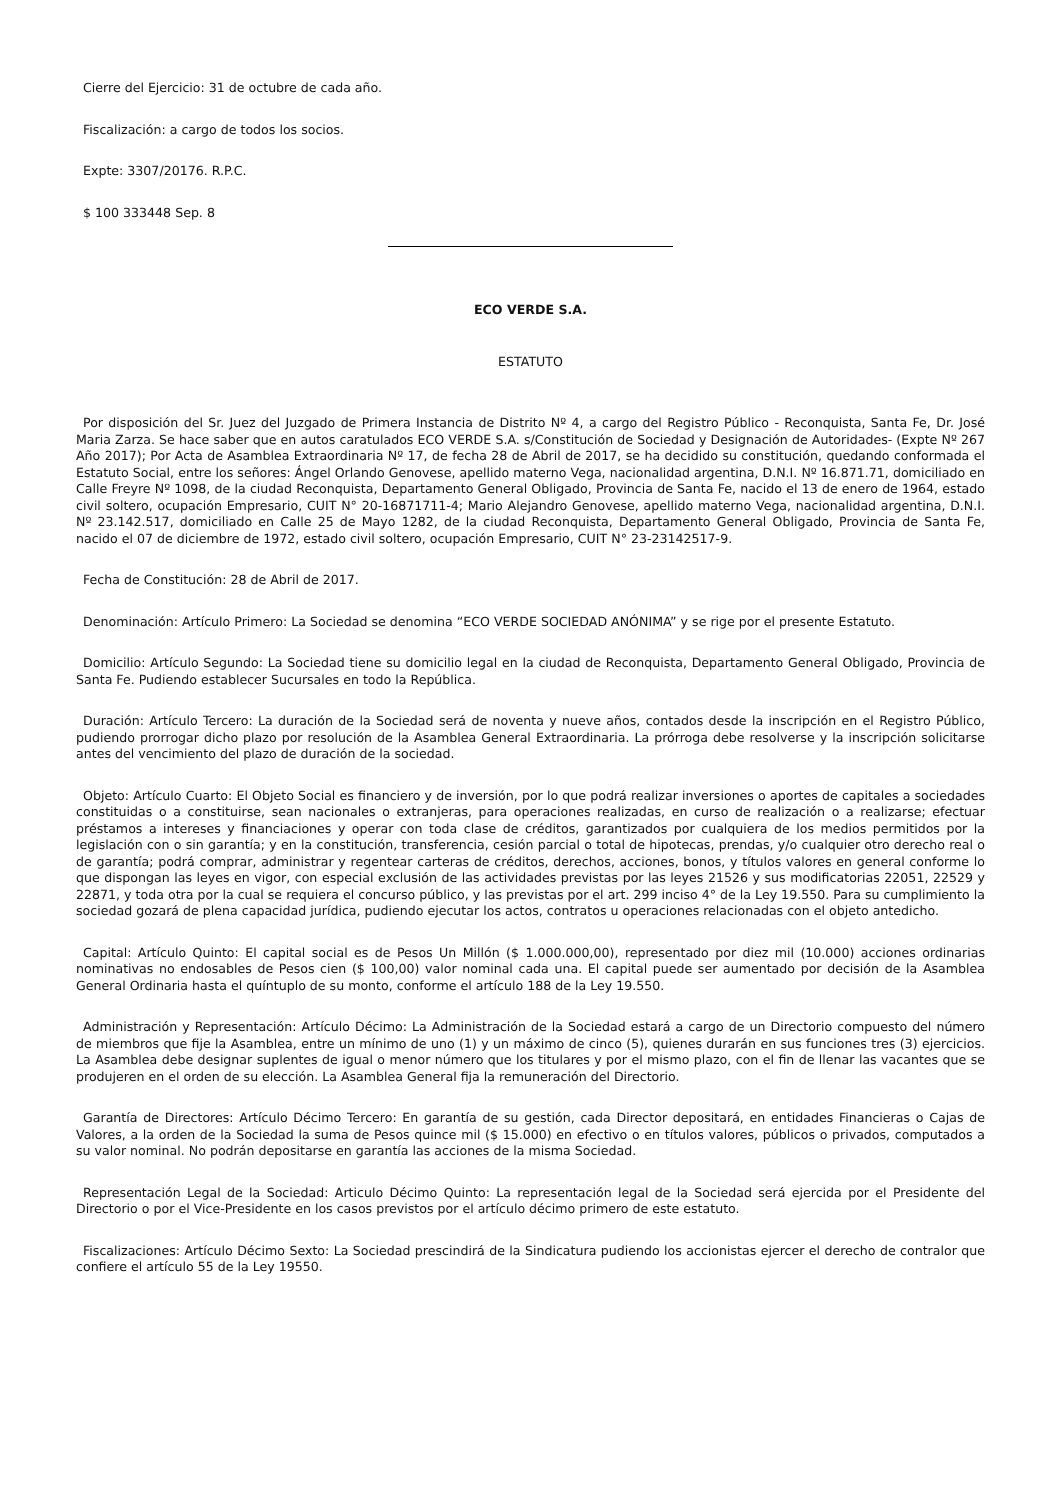Cierre del Ejercicio: 31 de octubre de cada año.
Fiscalización: a cargo de todos los socios.
Expte: 3307/20176. R.P.C.
$ 100 333448 Sep. 8
ECO VERDE S.A.
ESTATUTO
Por disposición del Sr. Juez del Juzgado de Primera Instancia de Distrito Nº 4, a cargo del Registro Público - Reconquista, Santa Fe, Dr. José Maria Zarza. Se hace saber que en autos caratulados ECO VERDE S.A. s/Constitución de Sociedad y Designación de Autoridades- (Expte Nº 267 Año 2017); Por Acta de Asamblea Extraordinaria Nº 17, de fecha 28 de Abril de 2017, se ha decidido su constitución, quedando conformada el Estatuto Social, entre los señores: Ángel Orlando Genovese, apellido materno Vega, nacionalidad argentina, D.N.I. Nº 16.871.71, domiciliado en Calle Freyre Nº 1098, de la ciudad Reconquista, Departamento General Obligado, Provincia de Santa Fe, nacido el 13 de enero de 1964, estado civil soltero, ocupación Empresario, CUIT N° 20-16871711-4; Mario Alejandro Genovese, apellido materno Vega, nacionalidad argentina, D.N.I. Nº 23.142.517, domiciliado en Calle 25 de Mayo 1282, de la ciudad Reconquista, Departamento General Obligado, Provincia de Santa Fe, nacido el 07 de diciembre de 1972, estado civil soltero, ocupación Empresario, CUIT N° 23-23142517-9.
Fecha de Constitución: 28 de Abril de 2017.
Denominación: Artículo Primero: La Sociedad se denomina “ECO VERDE SOCIEDAD ANÓNIMA” y se rige por el presente Estatuto.
Domicilio: Artículo Segundo: La Sociedad tiene su domicilio legal en la ciudad de Reconquista, Departamento General Obligado, Provincia de Santa Fe. Pudiendo establecer Sucursales en todo la República.
Duración: Artículo Tercero: La duración de la Sociedad será de noventa y nueve años, contados desde la inscripción en el Registro Público, pudiendo prorrogar dicho plazo por resolución de la Asamblea General Extraordinaria. La prórroga debe resolverse y la inscripción solicitarse antes del vencimiento del plazo de duración de la sociedad.
Objeto: Artículo Cuarto: El Objeto Social es financiero y de inversión, por lo que podrá realizar inversiones o aportes de capitales a sociedades constituidas o a constituirse, sean nacionales o extranjeras, para operaciones realizadas, en curso de realización o a realizarse; efectuar préstamos a intereses y financiaciones y operar con toda clase de créditos, garantizados por cualquiera de los medios permitidos por la legislación con o sin garantía; y en la constitución, transferencia, cesión parcial o total de hipotecas, prendas, y/o cualquier otro derecho real o de garantía; podrá comprar, administrar y regentear carteras de créditos, derechos, acciones, bonos, y títulos valores en general conforme lo que dispongan las leyes en vigor, con especial exclusión de las actividades previstas por las leyes 21526 y sus modificatorias 22051, 22529 y 22871, y toda otra por la cual se requiera el concurso público, y las previstas por el art. 299 inciso 4° de la Ley 19.550. Para su cumplimiento la sociedad gozará de plena capacidad jurídica, pudiendo ejecutar los actos, contratos u operaciones relacionadas con el objeto antedicho.
Capital: Artículo Quinto: El capital social es de Pesos Un Millón ($ 1.000.000,00), representado por diez mil (10.000) acciones ordinarias nominativas no endosables de Pesos cien ($ 100,00) valor nominal cada una. El capital puede ser aumentado por decisión de la Asamblea General Ordinaria hasta el quíntuplo de su monto, conforme el artículo 188 de la Ley 19.550.
Administración y Representación: Artículo Décimo: La Administración de la Sociedad estará a cargo de un Directorio compuesto del número de miembros que fije la Asamblea, entre un mínimo de uno (1) y un máximo de cinco (5), quienes durarán en sus funciones tres (3) ejercicios. La Asamblea debe designar suplentes de igual o menor número que los titulares y por el mismo plazo, con el fin de llenar las vacantes que se produjeren en el orden de su elección. La Asamblea General fija la remuneración del Directorio.
Garantía de Directores: Artículo Décimo Tercero: En garantía de su gestión, cada Director depositará, en entidades Financieras o Cajas de Valores, a la orden de la Sociedad la suma de Pesos quince mil ($ 15.000) en efectivo o en títulos valores, públicos o privados, computados a su valor nominal. No podrán depositarse en garantía las acciones de la misma Sociedad.
Representación Legal de la Sociedad: Articulo Décimo Quinto: La representación legal de la Sociedad será ejercida por el Presidente del Directorio o por el Vice-Presidente en los casos previstos por el artículo décimo primero de este estatuto.
Fiscalizaciones: Artículo Décimo Sexto: La Sociedad prescindirá de la Sindicatura pudiendo los accionistas ejercer el derecho de contralor que confiere el artículo 55 de la Ley 19550.